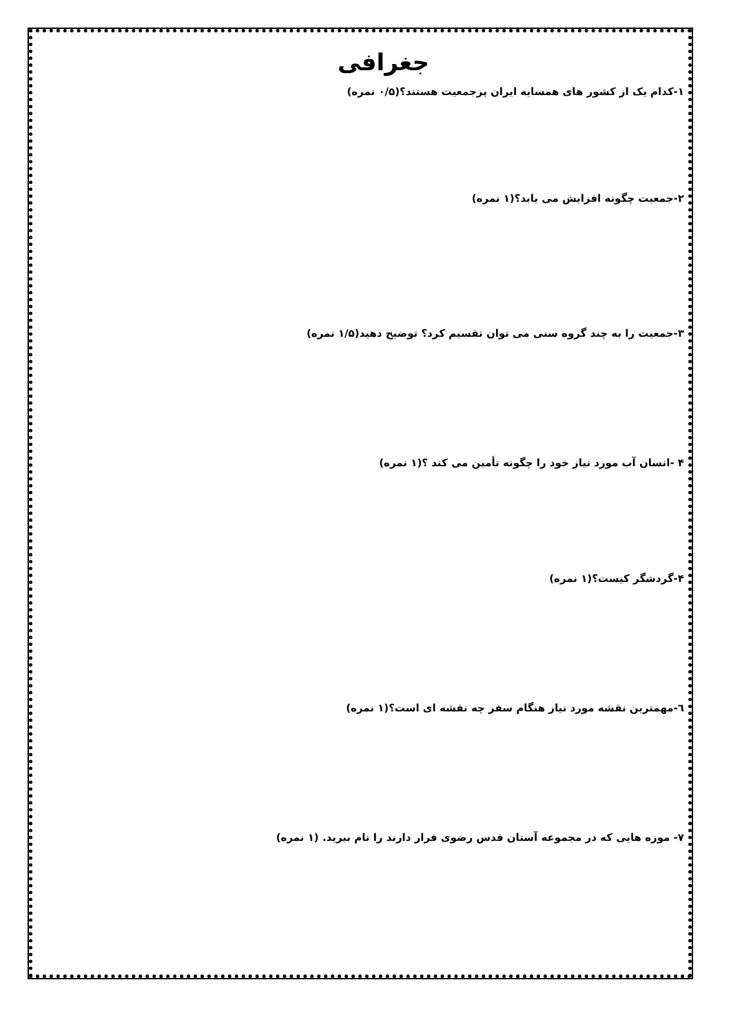جغرافی
۱-کدام یک از کشور های همسایه ایران پرجمعیت هستند؟(۰/۵ نمره)
۲-جمعیت چگونه افزایش می یابد؟(۱ نمره)
۳-جمعیت را به چند گروه سنی می توان تقسیم کرد؟ توضیح دهید(۱/۵ نمره)
۴ -انسان آب مورد نیاز خود را چگونه تأمین می کند ؟(۱ نمره)
۴-گردشگر کیست؟(۱ نمره)
٦-مهمترین نقشه مورد نیاز هنگام سفر چه نقشه ای است؟(۱ نمره)
۷- موزه هایی که در مجموعه آستان قدس رضوی قرار دارند را نام ببرید. (۱ نمره)